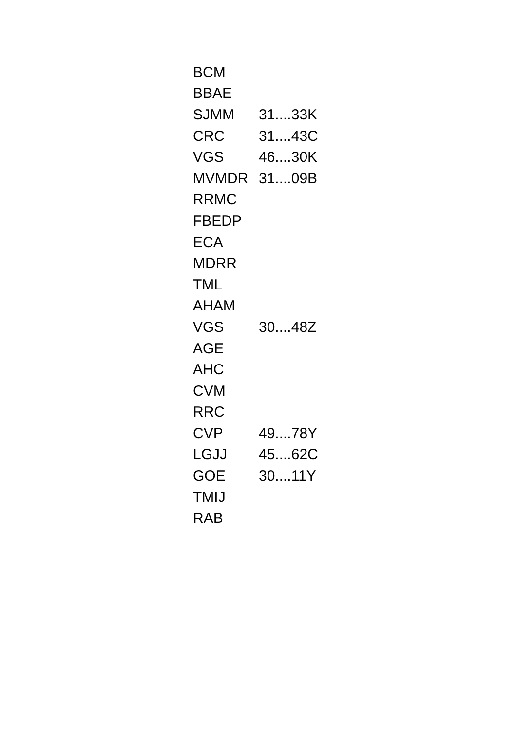| BCM | |
| BBAE | |
| SJMM | 31....33K |
| CRC | 31....43C |
| VGS | 46....30K |
| MVMDR | 31....09B |
| RRMC | |
| FBEDP | |
| ECA | |
| MDRR | |
| TML | |
| AHAM | |
| VGS | 30....48Z |
| AGE | |
| AHC | |
| CVM | |
| RRC | |
| CVP | 49....78Y |
| LGJJ | 45....62C |
| GOE | 30....11Y |
| TMIJ | |
| RAB | |